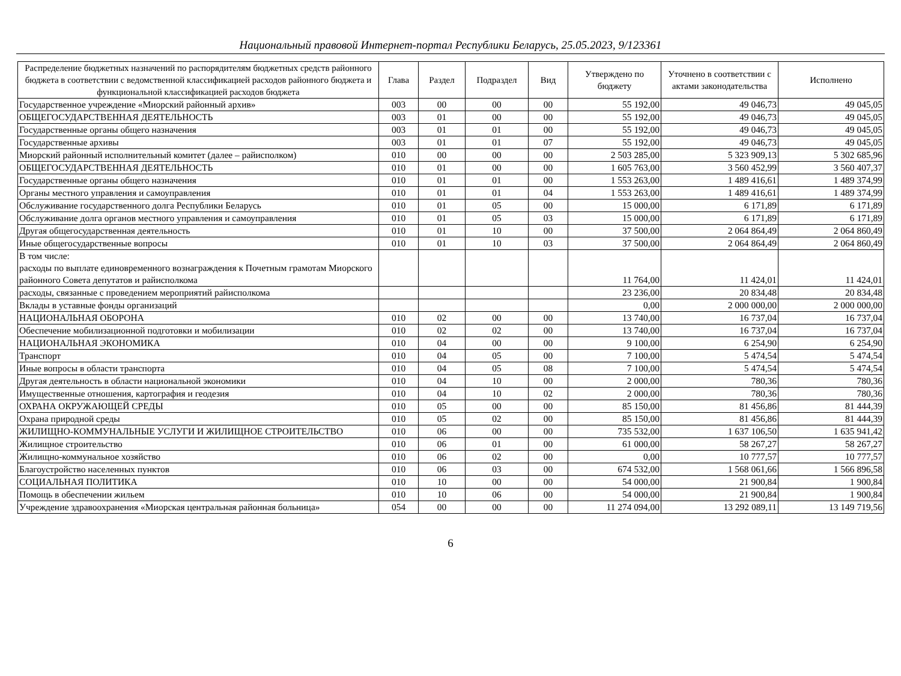Национальный правовой Интернет-портал Республики Беларусь, 25.05.2023, 9/123361
| Распределение бюджетных назначений по распорядителям бюджетных средств районного бюджета в соответствии с ведомственной классификацией расходов районного бюджета и функциональной классификацией расходов бюджета | Глава | Раздел | Подраздел | Вид | Утверждено по бюджету | Уточнено в соответствии с актами законодательства | Исполнено |
| --- | --- | --- | --- | --- | --- | --- | --- |
| Государственное учреждение «Миорский районный архив» | 003 | 00 | 00 | 00 | 55 192,00 | 49 046,73 | 49 045,05 |
| ОБЩЕГОСУДАРСТВЕННАЯ ДЕЯТЕЛЬНОСТЬ | 003 | 01 | 00 | 00 | 55 192,00 | 49 046,73 | 49 045,05 |
| Государственные органы общего назначения | 003 | 01 | 01 | 00 | 55 192,00 | 49 046,73 | 49 045,05 |
| Государственные архивы | 003 | 01 | 01 | 07 | 55 192,00 | 49 046,73 | 49 045,05 |
| Миорский районный исполнительный комитет (далее – райисполком) | 010 | 00 | 00 | 00 | 2 503 285,00 | 5 323 909,13 | 5 302 685,96 |
| ОБЩЕГОСУДАРСТВЕННАЯ ДЕЯТЕЛЬНОСТЬ | 010 | 01 | 00 | 00 | 1 605 763,00 | 3 560 452,99 | 3 560 407,37 |
| Государственные органы общего назначения | 010 | 01 | 01 | 00 | 1 553 263,00 | 1 489 416,61 | 1 489 374,99 |
| Органы местного управления и самоуправления | 010 | 01 | 01 | 04 | 1 553 263,00 | 1 489 416,61 | 1 489 374,99 |
| Обслуживание государственного долга Республики Беларусь | 010 | 01 | 05 | 00 | 15 000,00 | 6 171,89 | 6 171,89 |
| Обслуживание долга органов местного управления и самоуправления | 010 | 01 | 05 | 03 | 15 000,00 | 6 171,89 | 6 171,89 |
| Другая общегосударственная деятельность | 010 | 01 | 10 | 00 | 37 500,00 | 2 064 864,49 | 2 064 860,49 |
| Иные общегосударственные вопросы | 010 | 01 | 10 | 03 | 37 500,00 | 2 064 864,49 | 2 064 860,49 |
| В том числе: расходы по выплате единовременного вознаграждения к Почетным грамотам Миорского районного Совета депутатов и райисполкома | | | | | 11 764,00 | 11 424,01 | 11 424,01 |
| расходы, связанные с проведением мероприятий райисполкома | | | | | 23 236,00 | 20 834,48 | 20 834,48 |
| Вклады в уставные фонды организаций | | | | | 0,00 | 2 000 000,00 | 2 000 000,00 |
| НАЦИОНАЛЬНАЯ ОБОРОНА | 010 | 02 | 00 | 00 | 13 740,00 | 16 737,04 | 16 737,04 |
| Обеспечение мобилизационной подготовки и мобилизации | 010 | 02 | 02 | 00 | 13 740,00 | 16 737,04 | 16 737,04 |
| НАЦИОНАЛЬНАЯ ЭКОНОМИКА | 010 | 04 | 00 | 00 | 9 100,00 | 6 254,90 | 6 254,90 |
| Транспорт | 010 | 04 | 05 | 00 | 7 100,00 | 5 474,54 | 5 474,54 |
| Иные вопросы в области транспорта | 010 | 04 | 05 | 08 | 7 100,00 | 5 474,54 | 5 474,54 |
| Другая деятельность в области национальной экономики | 010 | 04 | 10 | 00 | 2 000,00 | 780,36 | 780,36 |
| Имущественные отношения, картография и геодезия | 010 | 04 | 10 | 02 | 2 000,00 | 780,36 | 780,36 |
| ОХРАНА ОКРУЖАЮЩЕЙ СРЕДЫ | 010 | 05 | 00 | 00 | 85 150,00 | 81 456,86 | 81 444,39 |
| Охрана природной среды | 010 | 05 | 02 | 00 | 85 150,00 | 81 456,86 | 81 444,39 |
| ЖИЛИЩНО-КОММУНАЛЬНЫЕ УСЛУГИ И ЖИЛИЩНОЕ СТРОИТЕЛЬСТВО | 010 | 06 | 00 | 00 | 735 532,00 | 1 637 106,50 | 1 635 941,42 |
| Жилищное строительство | 010 | 06 | 01 | 00 | 61 000,00 | 58 267,27 | 58 267,27 |
| Жилищно-коммунальное хозяйство | 010 | 06 | 02 | 00 | 0,00 | 10 777,57 | 10 777,57 |
| Благоустройство населенных пунктов | 010 | 06 | 03 | 00 | 674 532,00 | 1 568 061,66 | 1 566 896,58 |
| СОЦИАЛЬНАЯ ПОЛИТИКА | 010 | 10 | 00 | 00 | 54 000,00 | 21 900,84 | 1 900,84 |
| Помощь в обеспечении жильем | 010 | 10 | 06 | 00 | 54 000,00 | 21 900,84 | 1 900,84 |
| Учреждение здравоохранения «Миорская центральная районная больница» | 054 | 00 | 00 | 00 | 11 274 094,00 | 13 292 089,11 | 13 149 719,56 |
6